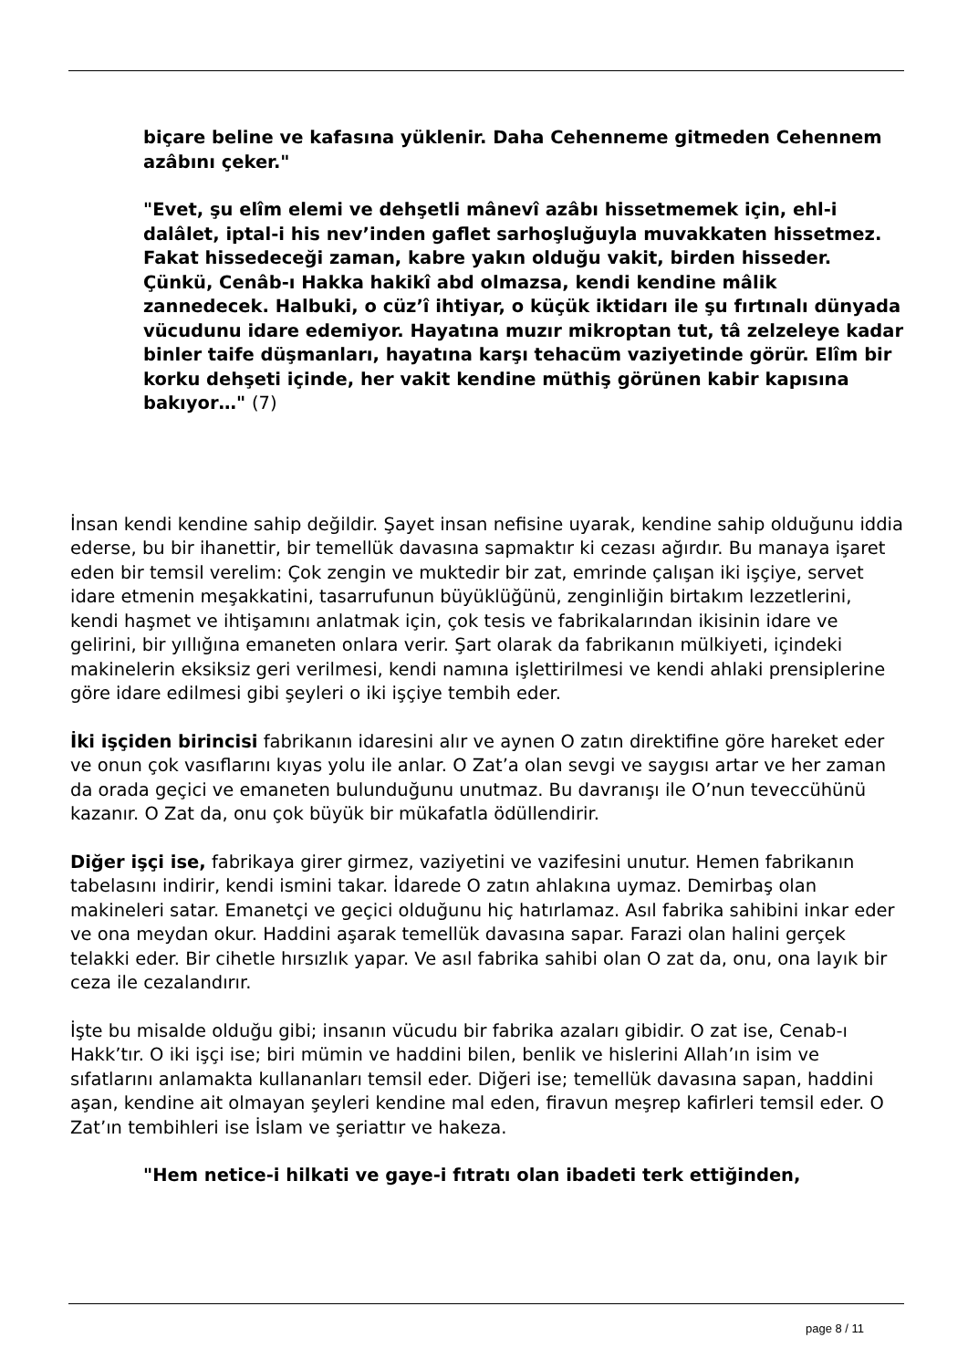biçare beline ve kafasına yüklenir. Daha Cehenneme gitmeden Cehennem azâbını çeker."
"Evet, şu elîm elemi ve dehşetli mânevî azâbı hissetmemek için, ehl-i dalâlet, iptal-i his nev’inden gaflet sarhoşluğuyla muvakkaten hissetmez. Fakat hissedeceği zaman, kabre yakın olduğu vakit, birden hisseder. Çünkü, Cenâb-ı Hakka hakikî abd olmazsa, kendi kendine mâlik zannedecek. Halbuki, o cüz’î ihtiyar, o küçük iktidarı ile şu fırtınalı dünyada vücudunu idare edemiyor. Hayatına muzır mikroptan tut, tâ zelzeleye kadar binler taife düşmanları, hayatına karşı tehacüm vaziyetinde görür. Elîm bir korku dehşeti içinde, her vakit kendine müthiş görünen kabir kapısına bakıyor…" (7)
İnsan kendi kendine sahip değildir. Şayet insan nefisine uyarak, kendine sahip olduğunu iddia ederse, bu bir ihanettir, bir temellük davasına sapmaktır ki cezası ağırdır. Bu manaya işaret eden bir temsil verelim: Çok zengin ve muktedir bir zat, emrinde çalışan iki işçiye, servet idare etmenin meşakkatini, tasarrufunun büyüklüğünü, zenginliğin birtakım lezzetlerini, kendi haşmet ve ihtişamını anlatmak için, çok tesis ve fabrikalarından ikisinin idare ve gelirini, bir yıllığına emaneten onlara verir. Şart olarak da fabrikanın mülkiyeti, içindeki makinelerin eksiksiz geri verilmesi, kendi namına işlettirilmesi ve kendi ahlaki prensiplerine göre idare edilmesi gibi şeyleri o iki işçiye tembih eder.
İki işçiden birincisi fabrikanın idaresini alır ve aynen O zatın direktifine göre hareket eder ve onun çok vasıflarını kıyas yolu ile anlar. O Zat’a olan sevgi ve saygısı artar ve her zaman da orada geçici ve emaneten bulunduğunu unutmaz. Bu davranışı ile O’nun teveccühünü kazanır. O Zat da, onu çok büyük bir mükafatla ödüllendirir.
Diğer işçi ise, fabrikaya girer girmez, vaziyetini ve vazifesini unutur. Hemen fabrikanın tabelasını indirir, kendi ismini takar. İdarede O zatın ahlakına uymaz. Demirbaş olan makineleri satar. Emanetçi ve geçici olduğunu hiç hatırlamaz. Asıl fabrika sahibini inkar eder ve ona meydan okur. Haddini aşarak temellük davasına sapar. Farazi olan halini gerçek telakki eder. Bir cihetle hırsızlık yapar. Ve asıl fabrika sahibi olan O zat da, onu, ona layık bir ceza ile cezalandırır.
İşte bu misalde olduğu gibi; insanın vücudu bir fabrika azaları gibidir. O zat ise, Cenab-ı Hakk’tır. O iki işçi ise; biri mümin ve haddini bilen, benlik ve hislerini Allah’ın isim ve sıfatlarını anlamakta kullananları temsil eder. Diğeri ise; temellük davasına sapan, haddini aşan, kendine ait olmayan şeyleri kendine mal eden, firavun meşrep kafirleri temsil eder. O Zat’ın tembihleri ise İslam ve şeriattır ve hakeza.
"Hem netice-i hilkati ve gaye-i fıtratı olan ibadeti terk ettiğinden,
page 8 / 11